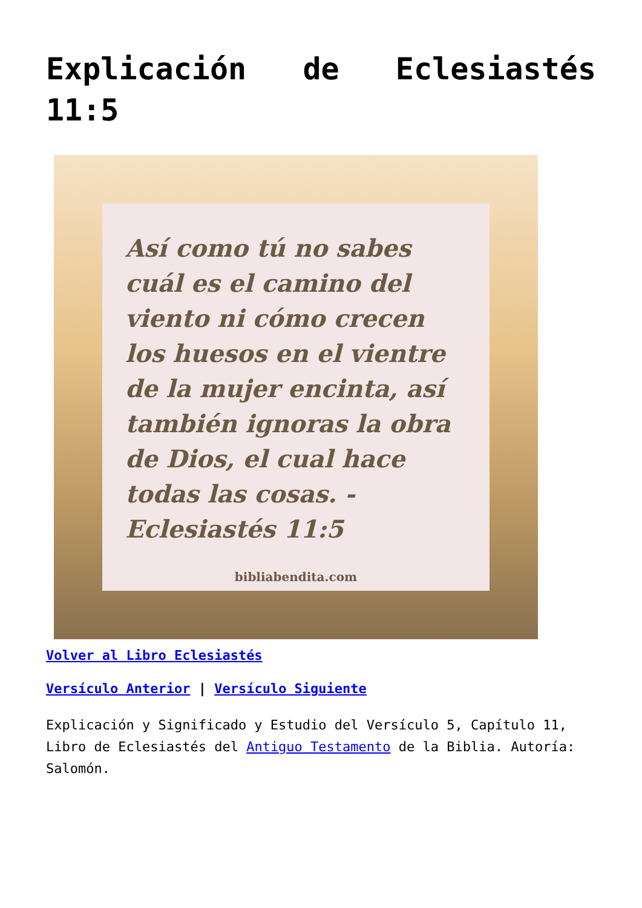Explicación de Eclesiastés 11:5
Así como tú no sabes cuál es el camino del viento ni cómo crecen los huesos en el vientre de la mujer encinta, así también ignoras la obra de Dios, el cual hace todas las cosas. -Eclesiastés 11:5
bibliabendita.com
Volver al Libro Eclesiastés
Versículo Anterior | Versículo Siguiente
Explicación y Significado y Estudio del Versículo 5, Capítulo 11, Libro de Eclesiastés del Antiguo Testamento de la Biblia. Autoría: Salomón.